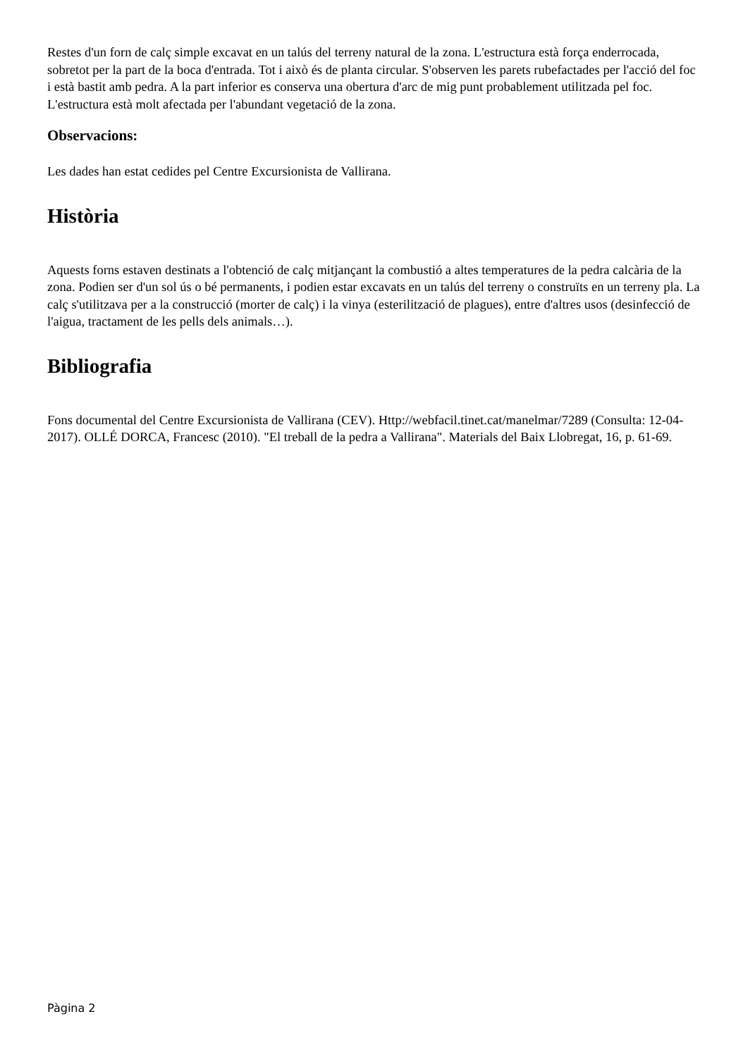Restes d'un forn de calç simple excavat en un talús del terreny natural de la zona. L'estructura està força enderrocada, sobretot per la part de la boca d'entrada. Tot i això és de planta circular. S'observen les parets rubefactades per l'acció del foc i està bastit amb pedra. A la part inferior es conserva una obertura d'arc de mig punt probablement utilitzada pel foc. L'estructura està molt afectada per l'abundant vegetació de la zona.
Observacions:
Les dades han estat cedides pel Centre Excursionista de Vallirana.
Història
Aquests forns estaven destinats a l'obtenció de calç mitjançant la combustió a altes temperatures de la pedra calcària de la zona. Podien ser d'un sol ús o bé permanents, i podien estar excavats en un talús del terreny o construïts en un terreny pla. La calç s'utilitzava per a la construcció (morter de calç) i la vinya (esterilització de plagues), entre d'altres usos (desinfecció de l'aigua, tractament de les pells dels animals…).
Bibliografia
Fons documental del Centre Excursionista de Vallirana (CEV). Http://webfacil.tinet.cat/manelmar/7289 (Consulta: 12-04-2017). OLLÉ DORCA, Francesc (2010). "El treball de la pedra a Vallirana". Materials del Baix Llobregat, 16, p. 61-69.
Pàgina 2